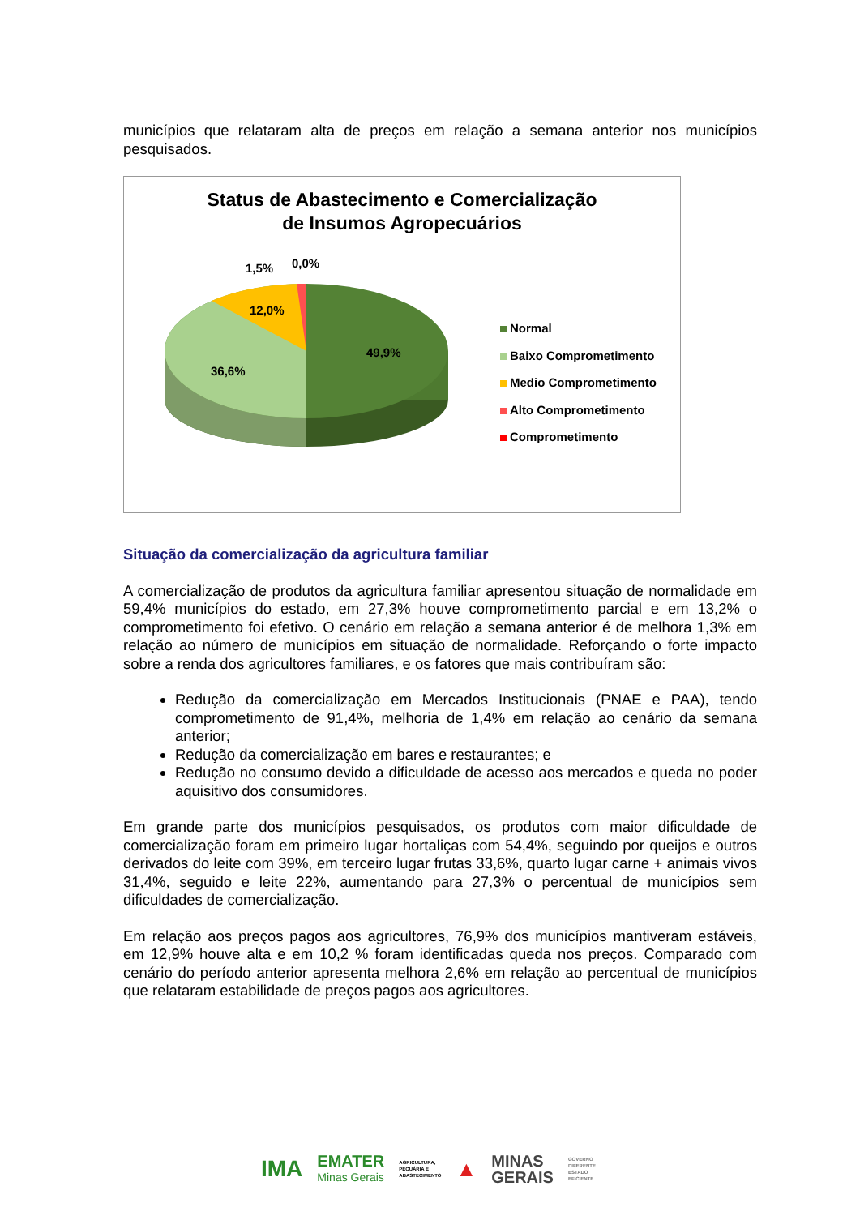municípios que relataram alta de preços em relação a semana anterior nos municípios pesquisados.
Status de Abastecimento e Comercialização
de Insumos Agropecuários
1,5% 0,0%
12,0%
49,9%
36,6%
Normal
Baixo Comprometimento
Medio Comprometimento
Alto Comprometimento
Comprometimento
Situação da comercialização da agricultura familiar
A comercialização de produtos da agricultura familiar apresentou situação de normalidade em 59,4% municípios do estado, em 27,3% houve comprometimento parcial e em 13,2% o comprometimento foi efetivo. O cenário em relação a semana anterior é de melhora 1,3% em relação ao número de municípios em situação de normalidade. Reforçando o forte impacto sobre a renda dos agricultores familiares, e os fatores que mais contribuíram são:
Redução da comercialização em Mercados Institucionais (PNAE e PAA), tendo comprometimento de 91,4%, melhoria de 1,4% em relação ao cenário da semana anterior;
Redução da comercialização em bares e restaurantes; e
Redução no consumo devido a dificuldade de acesso aos mercados e queda no poder aquisitivo dos consumidores.
Em grande parte dos municípios pesquisados, os produtos com maior dificuldade de comercialização foram em primeiro lugar hortaliças com 54,4%, seguindo por queijos e outros derivados do leite com 39%, em terceiro lugar frutas 33,6%, quarto lugar carne + animais vivos 31,4%, seguido e leite 22%, aumentando para 27,3% o percentual de municípios sem dificuldades de comercialização.
Em relação aos preços pagos aos agricultores, 76,9% dos municípios mantiveram estáveis, em 12,9% houve alta e em 10,2 % foram identificadas queda nos preços. Comparado com cenário do período anterior apresenta melhora 2,6% em relação ao percentual de municípios que relataram estabilidade de preços pagos aos agricultores.
IMA EMATER
Minas Gerais AGRICULTURA,
PECUÁRIA E
ABASTECIMENTO ▲ MINAS
GERAIS GOVERNO
DIFERENTE.
ESTADO
EFICIENTE.